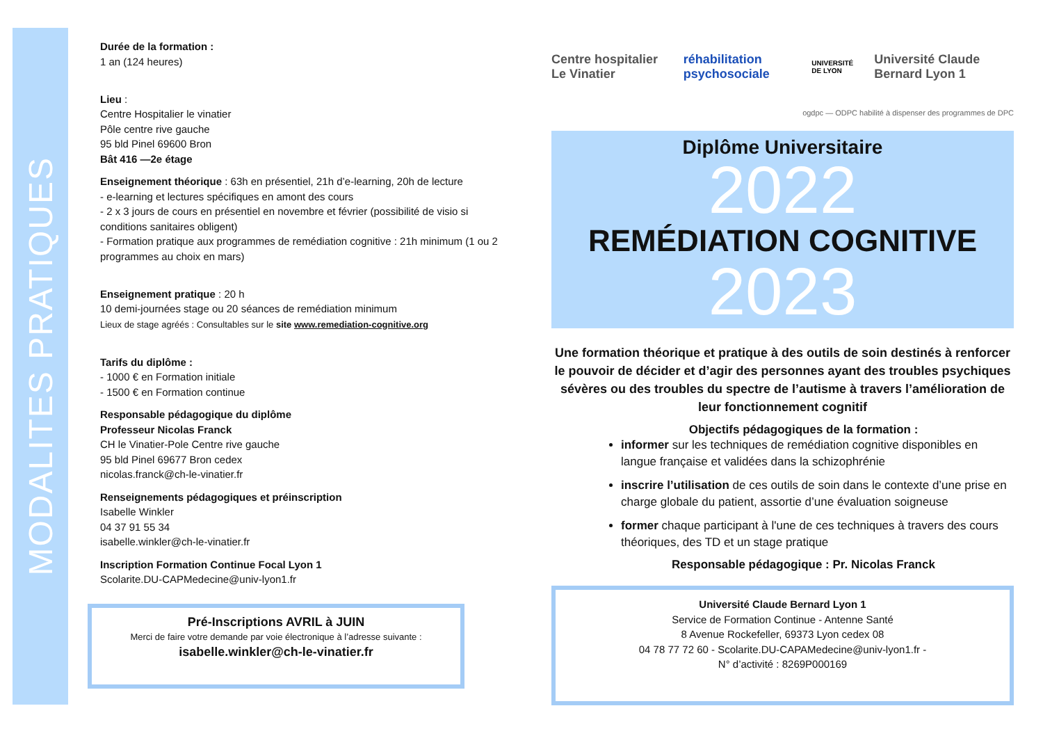MODALITES PRATIQUES
Durée de la formation :
1 an (124 heures)
Lieu :
Centre Hospitalier le vinatier
Pôle centre rive gauche
95 bld Pinel 69600 Bron
Bât 416 —2e étage
Enseignement théorique : 63h en présentiel, 21h d’e-learning, 20h de lecture
- e-learning et lectures spécifiques en amont des cours
- 2 x 3 jours de cours en présentiel en novembre et février (possibilité de visio si conditions sanitaires obligent)
- Formation pratique aux programmes de remédiation cognitive : 21h minimum (1 ou 2 programmes au choix en mars)
Enseignement pratique : 20 h
10 demi-journées stage ou 20 séances de remédiation minimum
Lieux de stage agréés : Consultables sur le site www.remediation-cognitive.org
Tarifs du diplôme :
- 1000 € en Formation initiale
- 1500 € en Formation continue
Responsable pédagogique du diplôme
Professeur Nicolas Franck
CH le Vinatier-Pole Centre rive gauche
95 bld Pinel 69677 Bron cedex
nicolas.franck@ch-le-vinatier.fr
Renseignements pédagogiques et préinscription
Isabelle Winkler
04 37 91 55 34
isabelle.winkler@ch-le-vinatier.fr
Inscription Formation Continue Focal Lyon 1
Scolarite.DU-CAPMedecine@univ-lyon1.fr
Pré-Inscriptions AVRIL à JUIN
Merci de faire votre demande par voie électronique à l’adresse suivante :
isabelle.winkler@ch-le-vinatier.fr
Centre hospitalier Le Vinatier réhabilitation psychosociale UNIVERSITÉ DE LYON Université Claude Bernard Lyon 1
ogdpc — ODPC habilité à dispenser des programmes de DPC
Diplôme Universitaire
2022
REMÉDIATION COGNITIVE
2023
Une formation théorique et pratique à des outils de soin destinés à renforcer le pouvoir de décider et d’agir des personnes ayant des troubles psychiques sévères ou des troubles du spectre de l’autisme à travers l’amélioration de leur fonctionnement cognitif
Objectifs pédagogiques de la formation :
informer sur les techniques de remédiation cognitive disponibles en langue française et validées dans la schizophrénie
inscrire l’utilisation de ces outils de soin dans le contexte d’une prise en charge globale du patient, assortie d’une évaluation soigneuse
former chaque participant à l'une de ces techniques à travers des cours théoriques, des TD et un stage pratique
Responsable pédagogique : Pr. Nicolas Franck
Université Claude Bernard Lyon 1
Service de Formation Continue - Antenne Santé
8 Avenue Rockefeller, 69373 Lyon cedex 08
04 78 77 72 60 - Scolarite.DU-CAPAMedecine@univ-lyon1.fr -
N° d’activité : 8269P000169